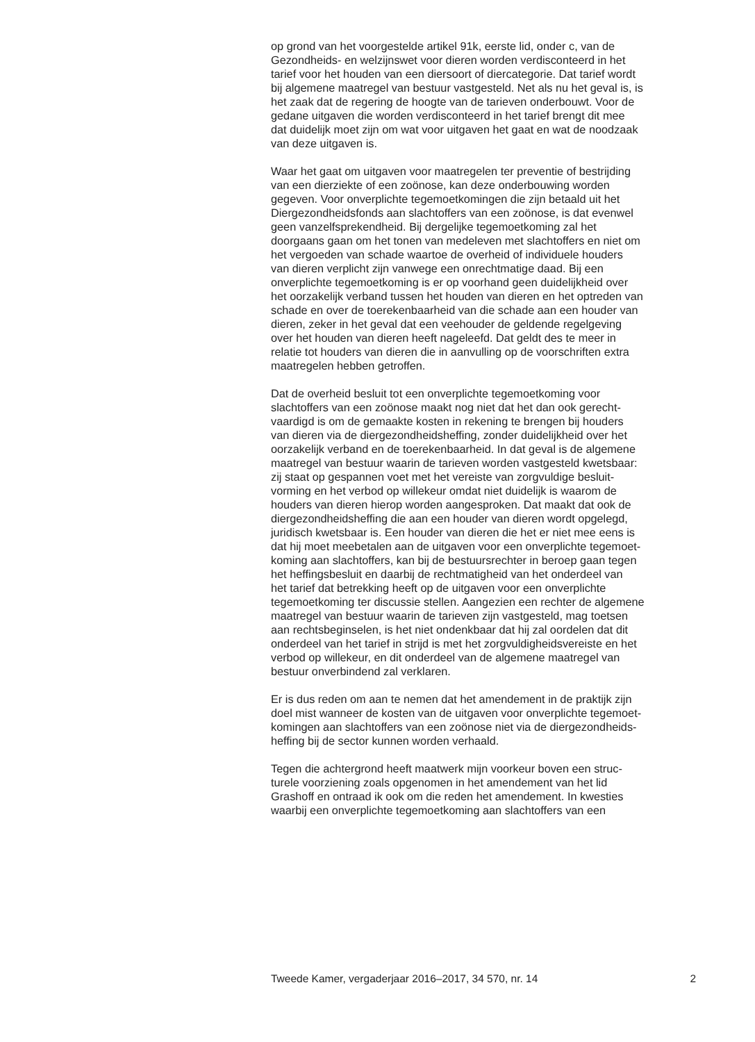op grond van het voorgestelde artikel 91k, eerste lid, onder c, van de
Gezondheids- en welzijnswet voor dieren worden verdisconteerd in het
tarief voor het houden van een diersoort of diercategorie. Dat tarief wordt
bij algemene maatregel van bestuur vastgesteld. Net als nu het geval is, is
het zaak dat de regering de hoogte van de tarieven onderbouwt. Voor de
gedane uitgaven die worden verdisconteerd in het tarief brengt dit mee
dat duidelijk moet zijn om wat voor uitgaven het gaat en wat de noodzaak
van deze uitgaven is.
Waar het gaat om uitgaven voor maatregelen ter preventie of bestrijding
van een dierziekte of een zoönose, kan deze onderbouwing worden
gegeven. Voor onverplichte tegemoetkomingen die zijn betaald uit het
Diergezondheidsfonds aan slachtoffers van een zoönose, is dat evenwel
geen vanzelfsprekendheid. Bij dergelijke tegemoetkoming zal het
doorgaans gaan om het tonen van medeleven met slachtoffers en niet om
het vergoeden van schade waartoe de overheid of individuele houders
van dieren verplicht zijn vanwege een onrechtmatige daad. Bij een
onverplichte tegemoetkoming is er op voorhand geen duidelijkheid over
het oorzakelijk verband tussen het houden van dieren en het optreden van
schade en over de toerekenbaarheid van die schade aan een houder van
dieren, zeker in het geval dat een veehouder de geldende regelgeving
over het houden van dieren heeft nageleefd. Dat geldt des te meer in
relatie tot houders van dieren die in aanvulling op de voorschriften extra
maatregelen hebben getroffen.
Dat de overheid besluit tot een onverplichte tegemoetkoming voor
slachtoffers van een zoönose maakt nog niet dat het dan ook gerecht-
vaardigd is om de gemaakte kosten in rekening te brengen bij houders
van dieren via de diergezondheidsheffing, zonder duidelijkheid over het
oorzakelijk verband en de toerekenbaarheid. In dat geval is de algemene
maatregel van bestuur waarin de tarieven worden vastgesteld kwetsbaar:
zij staat op gespannen voet met het vereiste van zorgvuldige besluit-
vorming en het verbod op willekeur omdat niet duidelijk is waarom de
houders van dieren hierop worden aangesproken. Dat maakt dat ook de
diergezondheidsheffing die aan een houder van dieren wordt opgelegd,
juridisch kwetsbaar is. Een houder van dieren die het er niet mee eens is
dat hij moet meebetalen aan de uitgaven voor een onverplichte tegemoet-
koming aan slachtoffers, kan bij de bestuursrechter in beroep gaan tegen
het heffingsbesluit en daarbij de rechtmatigheid van het onderdeel van
het tarief dat betrekking heeft op de uitgaven voor een onverplichte
tegemoetkoming ter discussie stellen. Aangezien een rechter de algemene
maatregel van bestuur waarin de tarieven zijn vastgesteld, mag toetsen
aan rechtsbeginselen, is het niet ondenkbaar dat hij zal oordelen dat dit
onderdeel van het tarief in strijd is met het zorgvuldigheidsvereiste en het
verbod op willekeur, en dit onderdeel van de algemene maatregel van
bestuur onverbindend zal verklaren.
Er is dus reden om aan te nemen dat het amendement in de praktijk zijn
doel mist wanneer de kosten van de uitgaven voor onverplichte tegemoet-
komingen aan slachtoffers van een zoönose niet via de diergezondheids-
heffing bij de sector kunnen worden verhaald.
Tegen die achtergrond heeft maatwerk mijn voorkeur boven een struc-
turele voorziening zoals opgenomen in het amendement van het lid
Grashoff en ontraad ik ook om die reden het amendement. In kwesties
waarbij een onverplichte tegemoetkoming aan slachtoffers van een
Tweede Kamer, vergaderjaar 2016–2017, 34 570, nr. 14 2